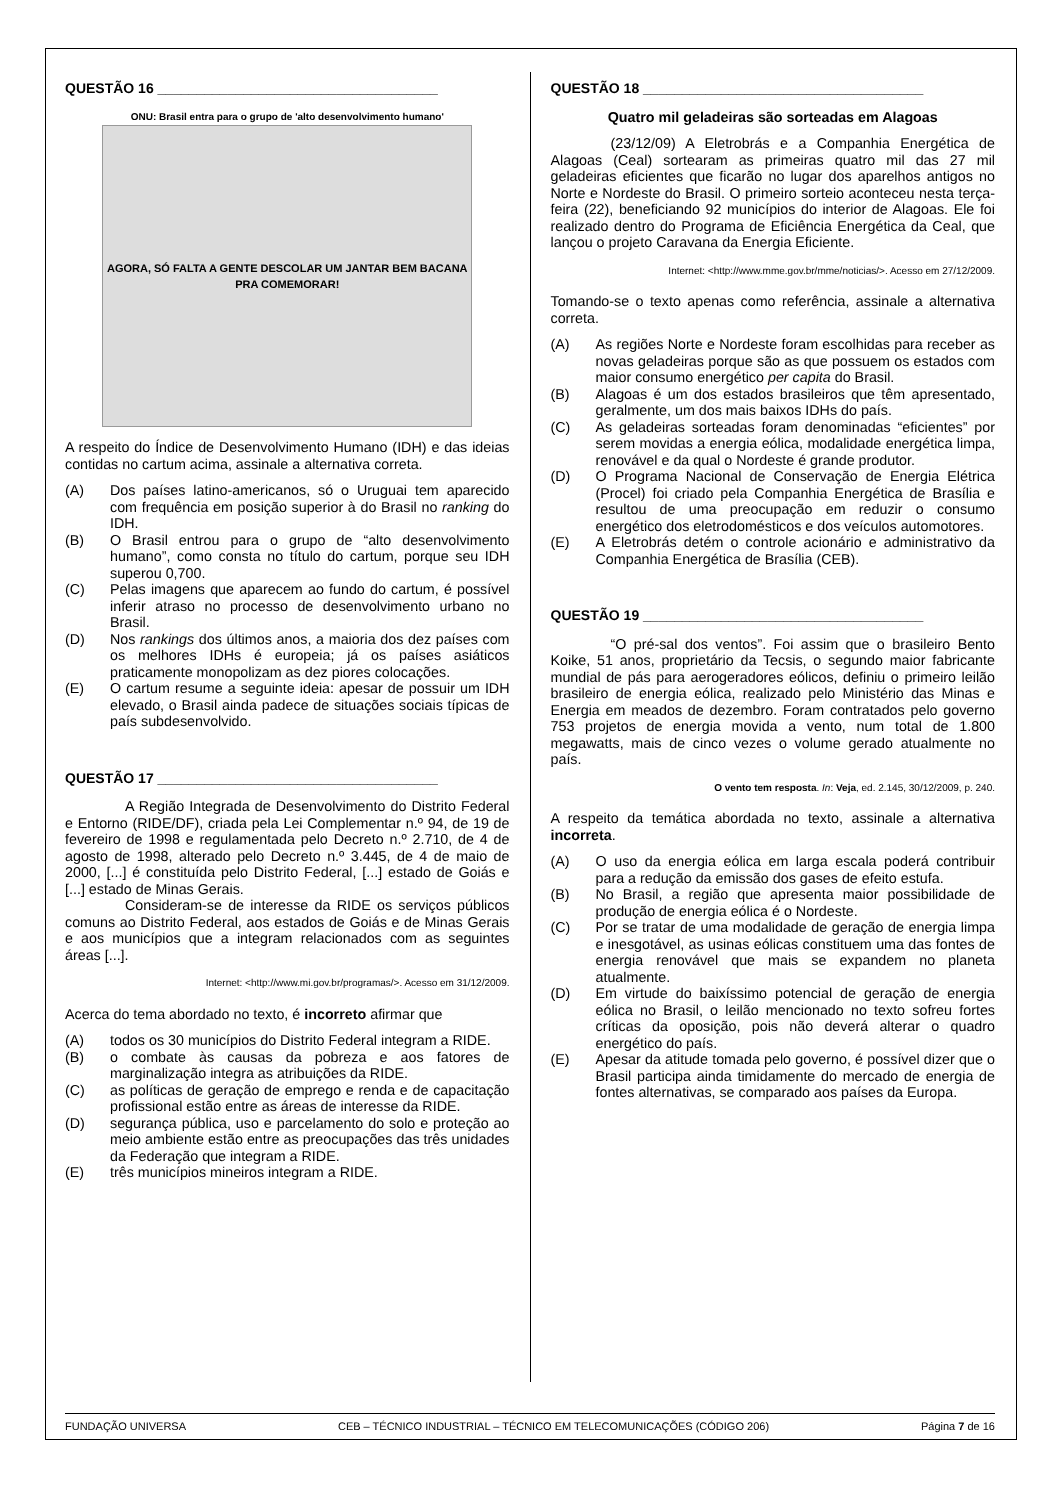QUESTÃO 16 ____________________________________
ONU: Brasil entra para o grupo de 'alto desenvolvimento humano'
AGORA, SÓ FALTA A GENTE DESCOLAR UM JANTAR BEM BACANA PRA COMEMORAR!
A respeito do Índice de Desenvolvimento Humano (IDH) e das ideias contidas no cartum acima, assinale a alternativa correta.
(A) Dos países latino-americanos, só o Uruguai tem aparecido com frequência em posição superior à do Brasil no ranking do IDH.
(B) O Brasil entrou para o grupo de “alto desenvolvimento humano”, como consta no título do cartum, porque seu IDH superou 0,700.
(C) Pelas imagens que aparecem ao fundo do cartum, é possível inferir atraso no processo de desenvolvimento urbano no Brasil.
(D) Nos rankings dos últimos anos, a maioria dos dez países com os melhores IDHs é europeia; já os países asiáticos praticamente monopolizam as dez piores colocações.
(E) O cartum resume a seguinte ideia: apesar de possuir um IDH elevado, o Brasil ainda padece de situações sociais típicas de país subdesenvolvido.
QUESTÃO 17 ____________________________________
A Região Integrada de Desenvolvimento do Distrito Federal e Entorno (RIDE/DF), criada pela Lei Complementar n.º 94, de 19 de fevereiro de 1998 e regulamentada pelo Decreto n.º 2.710, de 4 de agosto de 1998, alterado pelo Decreto n.º 3.445, de 4 de maio de 2000, [...] é constituída pelo Distrito Federal, [...] estado de Goiás e [...] estado de Minas Gerais.
Consideram-se de interesse da RIDE os serviços públicos comuns ao Distrito Federal, aos estados de Goiás e de Minas Gerais e aos municípios que a integram relacionados com as seguintes áreas [...].
Internet: <http://www.mi.gov.br/programas/>. Acesso em 31/12/2009.
Acerca do tema abordado no texto, é incorreto afirmar que
(A) todos os 30 municípios do Distrito Federal integram a RIDE.
(B) o combate às causas da pobreza e aos fatores de marginalização integra as atribuições da RIDE.
(C) as políticas de geração de emprego e renda e de capacitação profissional estão entre as áreas de interesse da RIDE.
(D) segurança pública, uso e parcelamento do solo e proteção ao meio ambiente estão entre as preocupações das três unidades da Federação que integram a RIDE.
(E) três municípios mineiros integram a RIDE.
QUESTÃO 18 ____________________________________
Quatro mil geladeiras são sorteadas em Alagoas
(23/12/09) A Eletrobrás e a Companhia Energética de Alagoas (Ceal) sortearam as primeiras quatro mil das 27 mil geladeiras eficientes que ficarão no lugar dos aparelhos antigos no Norte e Nordeste do Brasil. O primeiro sorteio aconteceu nesta terça-feira (22), beneficiando 92 municípios do interior de Alagoas. Ele foi realizado dentro do Programa de Eficiência Energética da Ceal, que lançou o projeto Caravana da Energia Eficiente.
Internet: <http://www.mme.gov.br/mme/noticias/>. Acesso em 27/12/2009.
Tomando-se o texto apenas como referência, assinale a alternativa correta.
(A) As regiões Norte e Nordeste foram escolhidas para receber as novas geladeiras porque são as que possuem os estados com maior consumo energético per capita do Brasil.
(B) Alagoas é um dos estados brasileiros que têm apresentado, geralmente, um dos mais baixos IDHs do país.
(C) As geladeiras sorteadas foram denominadas “eficientes” por serem movidas a energia eólica, modalidade energética limpa, renovável e da qual o Nordeste é grande produtor.
(D) O Programa Nacional de Conservação de Energia Elétrica (Procel) foi criado pela Companhia Energética de Brasília e resultou de uma preocupação em reduzir o consumo energético dos eletrodomésticos e dos veículos automotores.
(E) A Eletrobrás detém o controle acionário e administrativo da Companhia Energética de Brasília (CEB).
QUESTÃO 19 ____________________________________
“O pré-sal dos ventos”. Foi assim que o brasileiro Bento Koike, 51 anos, proprietário da Tecsis, o segundo maior fabricante mundial de pás para aerogeradores eólicos, definiu o primeiro leilão brasileiro de energia eólica, realizado pelo Ministério das Minas e Energia em meados de dezembro. Foram contratados pelo governo 753 projetos de energia movida a vento, num total de 1.800 megawatts, mais de cinco vezes o volume gerado atualmente no país.
O vento tem resposta. In: Veja, ed. 2.145, 30/12/2009, p. 240.
A respeito da temática abordada no texto, assinale a alternativa incorreta.
(A) O uso da energia eólica em larga escala poderá contribuir para a redução da emissão dos gases de efeito estufa.
(B) No Brasil, a região que apresenta maior possibilidade de produção de energia eólica é o Nordeste.
(C) Por se tratar de uma modalidade de geração de energia limpa e inesgotável, as usinas eólicas constituem uma das fontes de energia renovável que mais se expandem no planeta atualmente.
(D) Em virtude do baixíssimo potencial de geração de energia eólica no Brasil, o leilão mencionado no texto sofreu fortes críticas da oposição, pois não deverá alterar o quadro energético do país.
(E) Apesar da atitude tomada pelo governo, é possível dizer que o Brasil participa ainda timidamente do mercado de energia de fontes alternativas, se comparado aos países da Europa.
FUNDAÇÃO UNIVERSA CEB – TÉCNICO INDUSTRIAL – TÉCNICO EM TELECOMUNICAÇÕES (CÓDIGO 206) Página 7 de 16